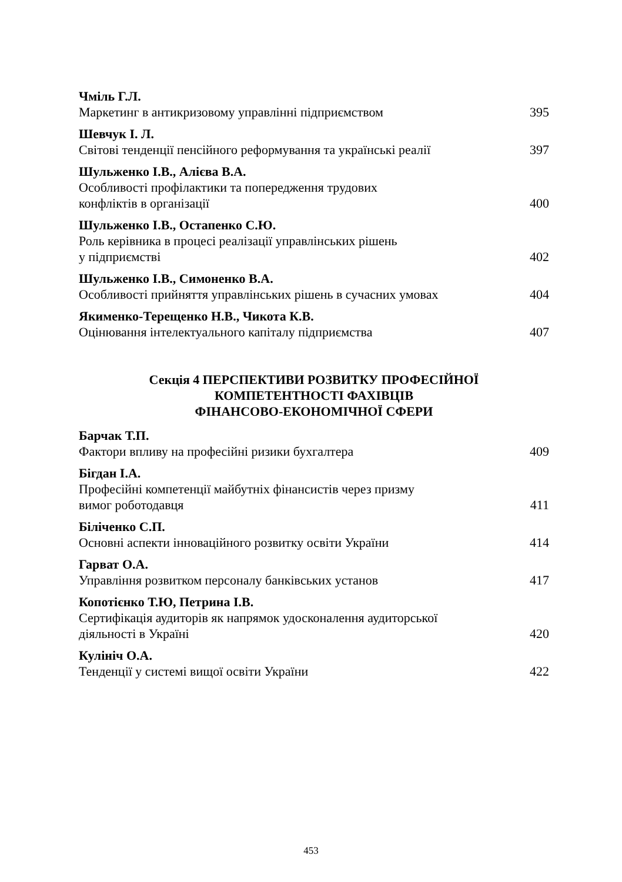Чміль Г.Л.
Маркетинг в антикризовому управлінні підприємством 395
Шевчук І. Л.
Світові тенденції пенсійного реформування та українські реалії 397
Шульженко І.В., Алієва В.А.
Особливості профілактики та попередження трудових
конфліктів в організації 400
Шульженко І.В., Остапенко С.Ю.
Роль керівника в процесі реалізації управлінських рішень
у підприємстві 402
Шульженко І.В., Симоненко В.А.
Особливості прийняття управлінських рішень в сучасних умовах 404
Якименко-Терещенко Н.В., Чикота К.В.
Оцінювання інтелектуального капіталу підприємства 407
Секція 4 ПЕРСПЕКТИВИ РОЗВИТКУ ПРОФЕСІЙНОЇ
КОМПЕТЕНТНОСТІ ФАХІВЦІВ
ФІНАНСОВО-ЕКОНОМІЧНОЇ СФЕРИ
Барчак Т.П.
Фактори впливу на професійні ризики бухгалтера 409
Бігдан І.А.
Професійні компетенції майбутніх фінансистів через призму
вимог роботодавця 411
Біліченко С.П.
Основні аспекти інноваційного розвитку освіти України 414
Гарват О.А.
Управління розвитком персоналу банківських установ 417
Копотієнко Т.Ю, Петрина І.В.
Сертифікація аудиторів як напрямок удосконалення аудиторської
діяльності в Україні 420
Кулініч О.А.
Тенденції у системі вищої освіти України 422
453